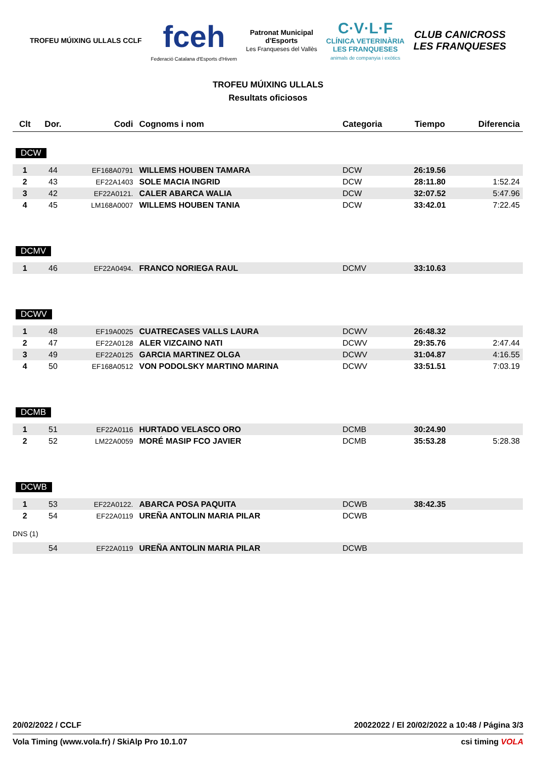TROFEU MÚIXING ULLALS CCLF
fceh
Federació Catalana d'Esports d'Hivern
Patronat Municipal
d'Esports
Les Franqueses del Vallès
C·V·L·F
CLÍNICA VETERINÀRIA
LES FRANQUESES
animals de companyia i exòtics
CLUB CANICROSS
LES FRANQUESES
TROFEU MÚIXING ULLALS
Resultats oficiosos
| Clt | Dor. | Codi | Cognoms i nom | Categoria | Tiempo | Diferencia |
| --- | --- | --- | --- | --- | --- | --- |
| DCW | | | | | | |
| 1 | 44 | EF168A0791 | WILLEMS HOUBEN TAMARA | DCW | 26:19.56 | |
| 2 | 43 | EF22A1403 | SOLE MACIA INGRID | DCW | 28:11.80 | 1:52.24 |
| 3 | 42 | EF22A0121. | CALER ABARCA WALIA | DCW | 32:07.52 | 5:47.96 |
| 4 | 45 | LM168A0007 | WILLEMS HOUBEN TANIA | DCW | 33:42.01 | 7:22.45 |
| DCMV | | | | | | |
| 1 | 46 | EF22A0494. | FRANCO NORIEGA RAUL | DCMV | 33:10.63 | |
| DCWV | | | | | | |
| 1 | 48 | EF19A0025 | CUATRECASES VALLS LAURA | DCWV | 26:48.32 | |
| 2 | 47 | EF22A0128 | ALER VIZCAINO NATI | DCWV | 29:35.76 | 2:47.44 |
| 3 | 49 | EF22A0125 | GARCIA MARTINEZ OLGA | DCWV | 31:04.87 | 4:16.55 |
| 4 | 50 | EF168A0512 | VON PODOLSKY MARTINO MARINA | DCWV | 33:51.51 | 7:03.19 |
| DCMB | | | | | | |
| 1 | 51 | EF22A0116 | HURTADO VELASCO ORO | DCMB | 30:24.90 | |
| 2 | 52 | LM22A0059 | MORÉ MASIP FCO JAVIER | DCMB | 35:53.28 | 5:28.38 |
| DCWB | | | | | | |
| 1 | 53 | EF22A0122. | ABARCA POSA PAQUITA | DCWB | 38:42.35 | |
| 2 | 54 | EF22A0119 | UREÑA ANTOLIN MARIA PILAR | DCWB | | |
| DNS (1) | | | | | | |
| | 54 | EF22A0119 | UREÑA ANTOLIN MARIA PILAR | DCWB | | |
20/02/2022 / CCLF 20022022 / El 20/02/2022 a 10:48 / Página 3/3
Vola Timing (www.vola.fr) / SkiAlp Pro 10.1.07 csi timing VOLA